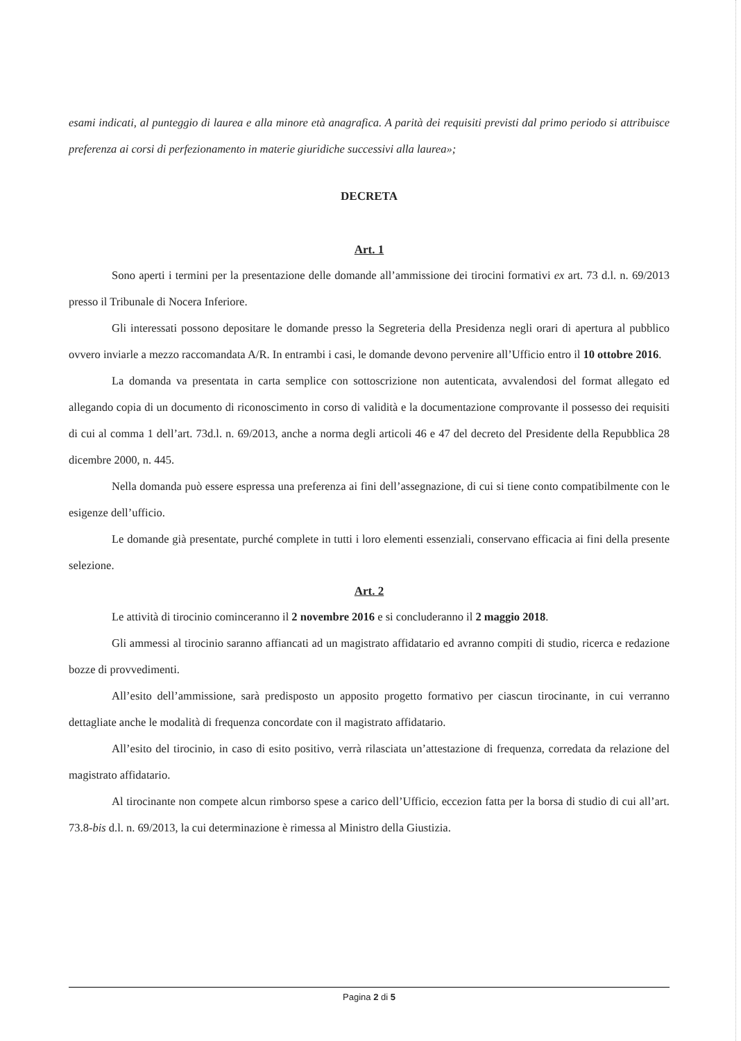esami indicati, al punteggio di laurea e alla minore età anagrafica. A parità dei requisiti previsti dal primo periodo si attribuisce preferenza ai corsi di perfezionamento in materie giuridiche successivi alla laurea»;
DECRETA
Art. 1
Sono aperti i termini per la presentazione delle domande all’ammissione dei tirocini formativi ex art. 73 d.l. n. 69/2013 presso il Tribunale di Nocera Inferiore.
Gli interessati possono depositare le domande presso la Segreteria della Presidenza negli orari di apertura al pubblico ovvero inviarle a mezzo raccomandata A/R. In entrambi i casi, le domande devono pervenire all’Ufficio entro il 10 ottobre 2016.
La domanda va presentata in carta semplice con sottoscrizione non autenticata, avvalendosi del format allegato ed allegando copia di un documento di riconoscimento in corso di validità e la documentazione comprovante il possesso dei requisiti di cui al comma 1 dell’art. 73d.l. n. 69/2013, anche a norma degli articoli 46 e 47 del decreto del Presidente della Repubblica 28 dicembre 2000, n. 445.
Nella domanda può essere espressa una preferenza ai fini dell’assegnazione, di cui si tiene conto compatibilmente con le esigenze dell’ufficio.
Le domande già presentate, purché complete in tutti i loro elementi essenziali, conservano efficacia ai fini della presente selezione.
Art. 2
Le attività di tirocinio cominceranno il 2 novembre 2016 e si concluderanno il 2 maggio 2018.
Gli ammessi al tirocinio saranno affiancati ad un magistrato affidatario ed avranno compiti di studio, ricerca e redazione bozze di provvedimenti.
All’esito dell’ammissione, sarà predisposto un apposito progetto formativo per ciascun tirocinante, in cui verranno dettagliate anche le modalità di frequenza concordate con il magistrato affidatario.
All’esito del tirocinio, in caso di esito positivo, verrà rilasciata un’attestazione di frequenza, corredata da relazione del magistrato affidatario.
Al tirocinante non compete alcun rimborso spese a carico dell’Ufficio, eccezion fatta per la borsa di studio di cui all’art. 73.8-bis d.l. n. 69/2013, la cui determinazione è rimessa al Ministro della Giustizia.
Pagina 2 di 5